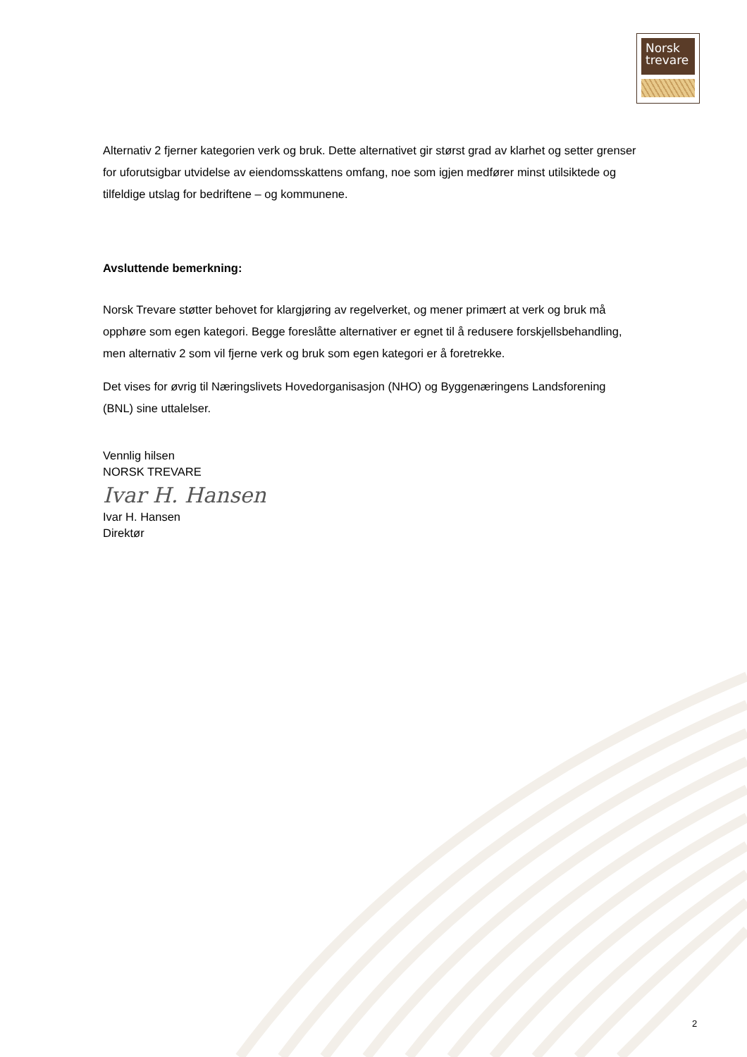Norsk
trevare
Alternativ 2 fjerner kategorien verk og bruk. Dette alternativet gir størst grad av klarhet og setter grenser for uforutsigbar utvidelse av eiendomsskattens omfang, noe som igjen medfører minst utilsiktede og tilfeldige utslag for bedriftene – og kommunene.
Avsluttende bemerkning:
Norsk Trevare støtter behovet for klargjøring av regelverket, og mener primært at verk og bruk må opphøre som egen kategori. Begge foreslåtte alternativer er egnet til å redusere forskjellsbehandling, men alternativ 2 som vil fjerne verk og bruk som egen kategori er å foretrekke.
Det vises for øvrig til Næringslivets Hovedorganisasjon (NHO) og Byggenæringens Landsforening (BNL) sine uttalelser.
Vennlig hilsen
NORSK TREVARE
Ivar H. Hansen
Ivar H. Hansen
Direktør
2